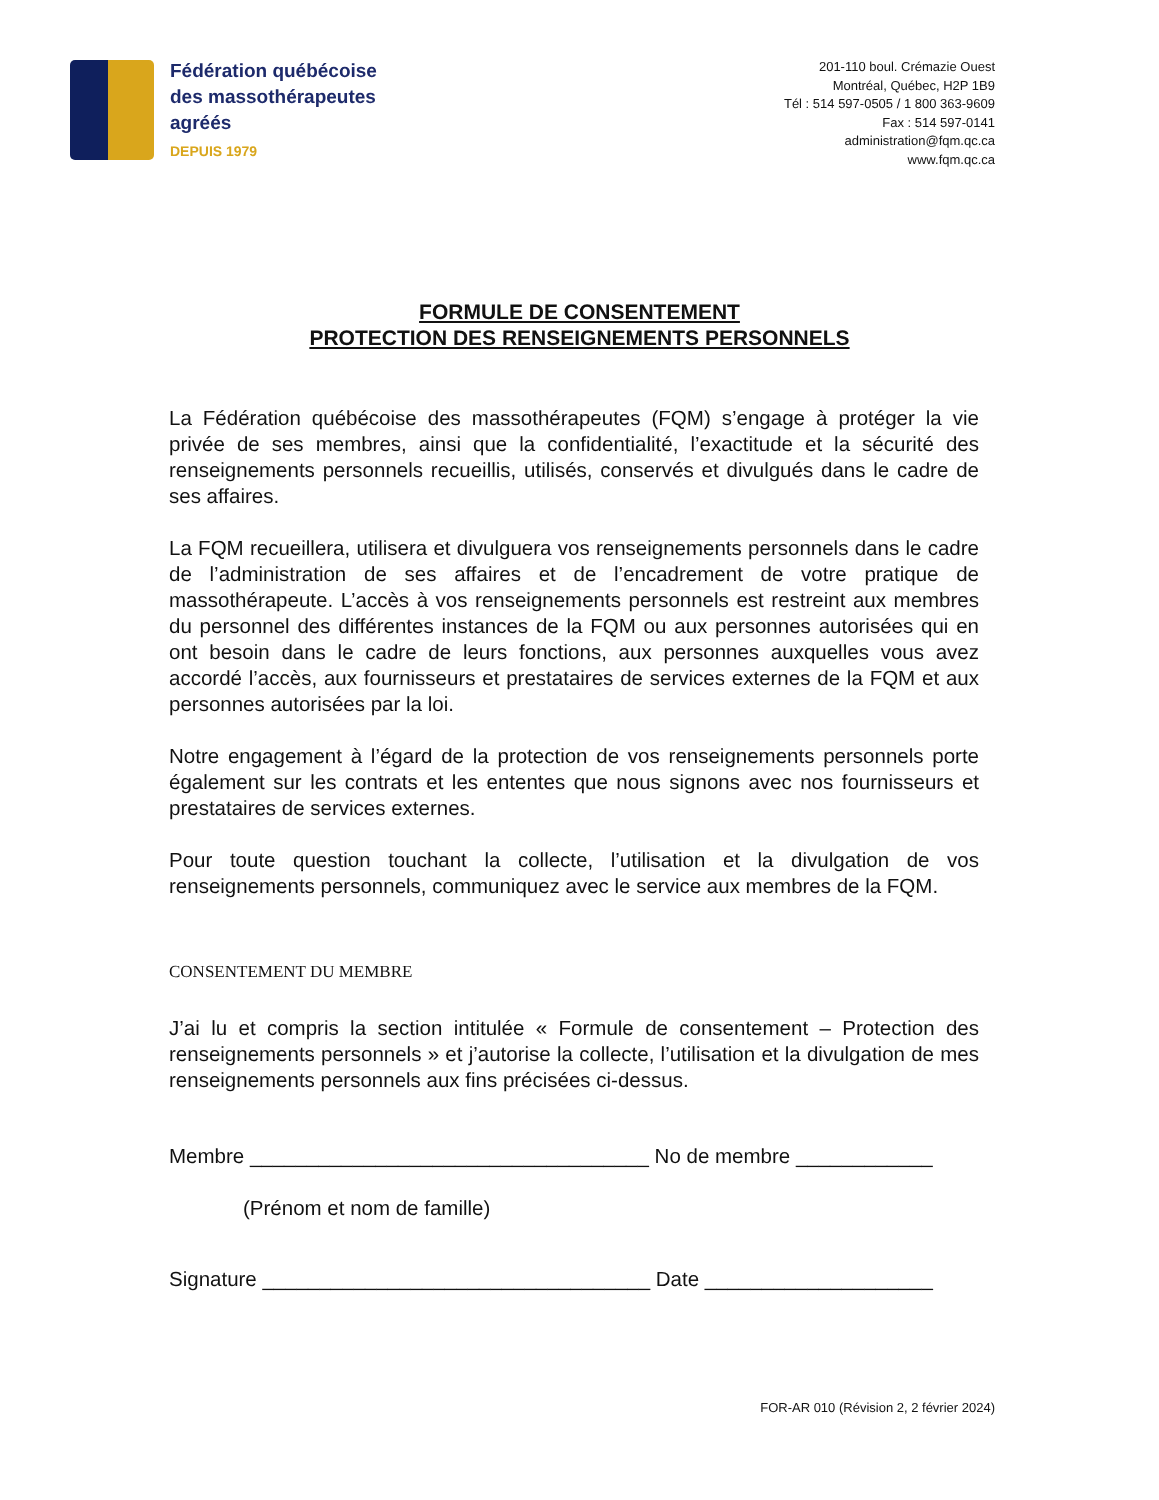Fédération québécoise
des massothérapeutes
agréés
DEPUIS 1979
201-110 boul. Crémazie Ouest
Montréal, Québec, H2P 1B9
Tél : 514 597-0505 / 1 800 363-9609
Fax : 514 597-0141
administration@fqm.qc.ca
www.fqm.qc.ca
FORMULE DE CONSENTEMENT
PROTECTION DES RENSEIGNEMENTS PERSONNELS
La Fédération québécoise des massothérapeutes (FQM) s’engage à protéger la vie privée de ses membres, ainsi que la confidentialité, l’exactitude et la sécurité des renseignements personnels recueillis, utilisés, conservés et divulgués dans le cadre de ses affaires.
La FQM recueillera, utilisera et divulguera vos renseignements personnels dans le cadre de l’administration de ses affaires et de l’encadrement de votre pratique de massothérapeute. L’accès à vos renseignements personnels est restreint aux membres du personnel des différentes instances de la FQM ou aux personnes autorisées qui en ont besoin dans le cadre de leurs fonctions, aux personnes auxquelles vous avez accordé l’accès, aux fournisseurs et prestataires de services externes de la FQM et aux personnes autorisées par la loi.
Notre engagement à l’égard de la protection de vos renseignements personnels porte également sur les contrats et les ententes que nous signons avec nos fournisseurs et prestataires de services externes.
Pour toute question touchant la collecte, l’utilisation et la divulgation de vos renseignements personnels, communiquez avec le service aux membres de la FQM.
CONSENTEMENT DU MEMBRE
J’ai lu et compris la section intitulée « Formule de consentement – Protection des renseignements personnels » et j’autorise la collecte, l’utilisation et la divulgation de mes renseignements personnels aux fins précisées ci-dessus.
Membre ___________________________________ No de membre ____________
(Prénom et nom de famille)
Signature __________________________________ Date ____________________
FOR-AR 010 (Révision 2, 2 février 2024)